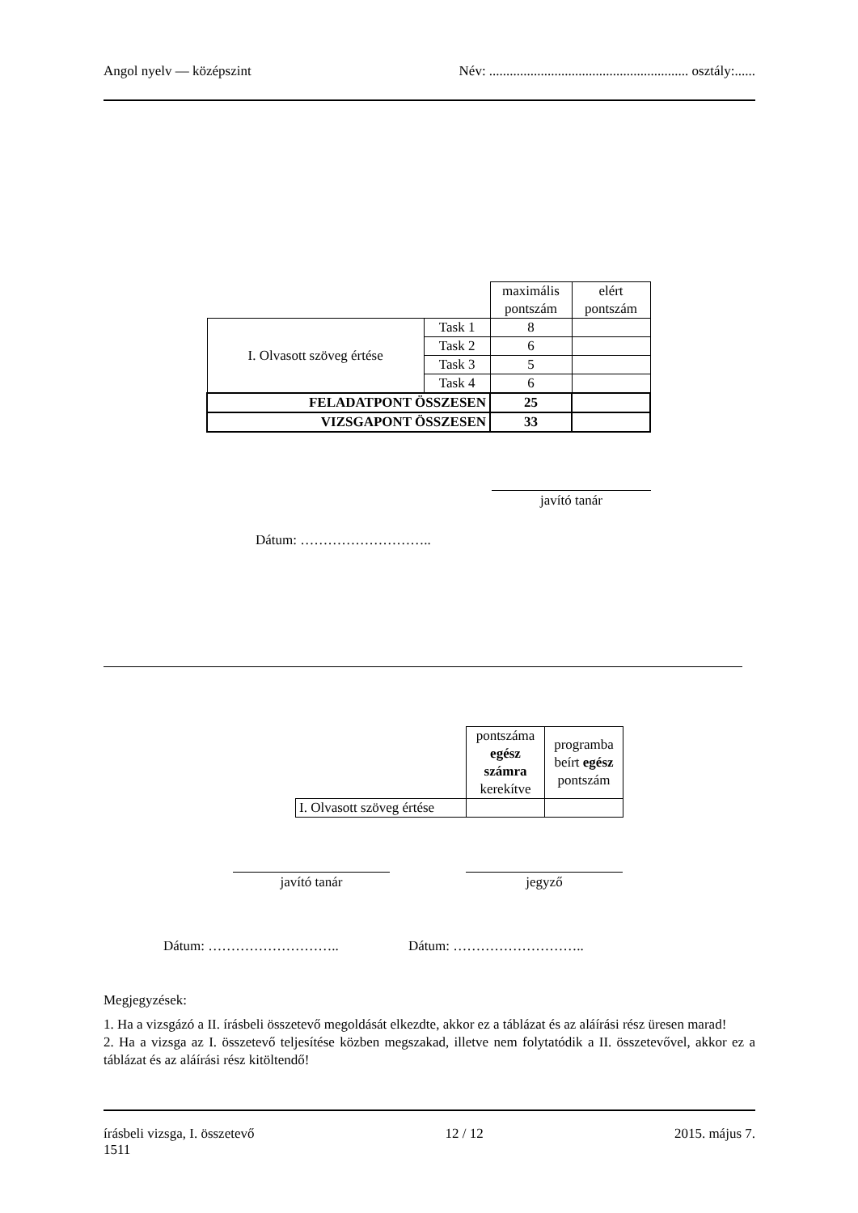Angol nyelv — középszint Név: .......................................................... osztály:......
| | | maximális pontszám | elért pontszám |
| I. Olvasott szöveg értése | Task 1 | 8 | |
| | Task 2 | 6 | |
| | Task 3 | 5 | |
| | Task 4 | 6 | |
| FELADATPONT ÖSSZESEN | | 25 | |
| VIZSGAPONT ÖSSZESEN | | 33 | |
javító tanár
Dátum: ………………………..
| | pontszáma egész számra kerekítve | programba beírt egész pontszám |
| I. Olvasott szöveg értése | | |
javító tanár jegyző
Dátum: ……………………….. Dátum: ………………………..
Megjegyzések:
1. Ha a vizsgázó a II. írásbeli összetevő megoldását elkezdte, akkor ez a táblázat és az aláírási rész üresen marad!
2. Ha a vizsga az I. összetevő teljesítése közben megszakad, illetve nem folytatódik a II. összetevővel, akkor ez a táblázat és az aláírási rész kitöltendő!
írásbeli vizsga, I. összetevő
1511 12 / 12 2015. május 7.